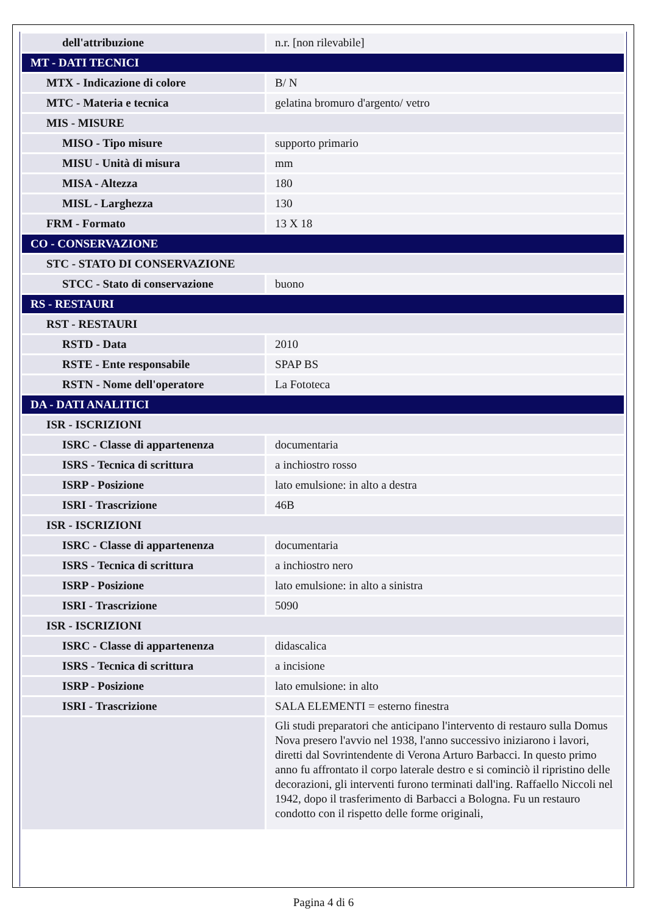| dell'attribuzione | n.r. [non rilevabile] |
| MT - DATI TECNICI | |
| MTX - Indicazione di colore | B/ N |
| MTC - Materia e tecnica | gelatina bromuro d'argento/ vetro |
| MIS - MISURE | |
| MISO - Tipo misure | supporto primario |
| MISU - Unità di misura | mm |
| MISA - Altezza | 180 |
| MISL - Larghezza | 130 |
| FRM - Formato | 13 X 18 |
| CO - CONSERVAZIONE | |
| STC - STATO DI CONSERVAZIONE | |
| STCC - Stato di conservazione | buono |
| RS - RESTAURI | |
| RST - RESTAURI | |
| RSTD - Data | 2010 |
| RSTE - Ente responsabile | SPAP BS |
| RSTN - Nome dell'operatore | La Fototeca |
| DA - DATI ANALITICI | |
| ISR - ISCRIZIONI | |
| ISRC - Classe di appartenenza | documentaria |
| ISRS - Tecnica di scrittura | a inchiostro rosso |
| ISRP - Posizione | lato emulsione: in alto a destra |
| ISRI - Trascrizione | 46B |
| ISR - ISCRIZIONI | |
| ISRC - Classe di appartenenza | documentaria |
| ISRS - Tecnica di scrittura | a inchiostro nero |
| ISRP - Posizione | lato emulsione: in alto a sinistra |
| ISRI - Trascrizione | 5090 |
| ISR - ISCRIZIONI | |
| ISRC - Classe di appartenenza | didascalica |
| ISRS - Tecnica di scrittura | a incisione |
| ISRP - Posizione | lato emulsione: in alto |
| ISRI - Trascrizione | SALA ELEMENTI = esterno finestra |
| | Gli studi preparatori che anticipano l'intervento di restauro sulla Domus Nova presero l'avvio nel 1938, l'anno successivo iniziarono i lavori, diretti dal Sovrintendente di Verona Arturo Barbacci. In questo primo anno fu affrontato il corpo laterale destro e si cominciò il ripristino delle decorazioni, gli interventi furono terminati dall'ing. Raffaello Niccoli nel 1942, dopo il trasferimento di Barbacci a Bologna. Fu un restauro condotto con il rispetto delle forme originali, |
Pagina 4 di 6